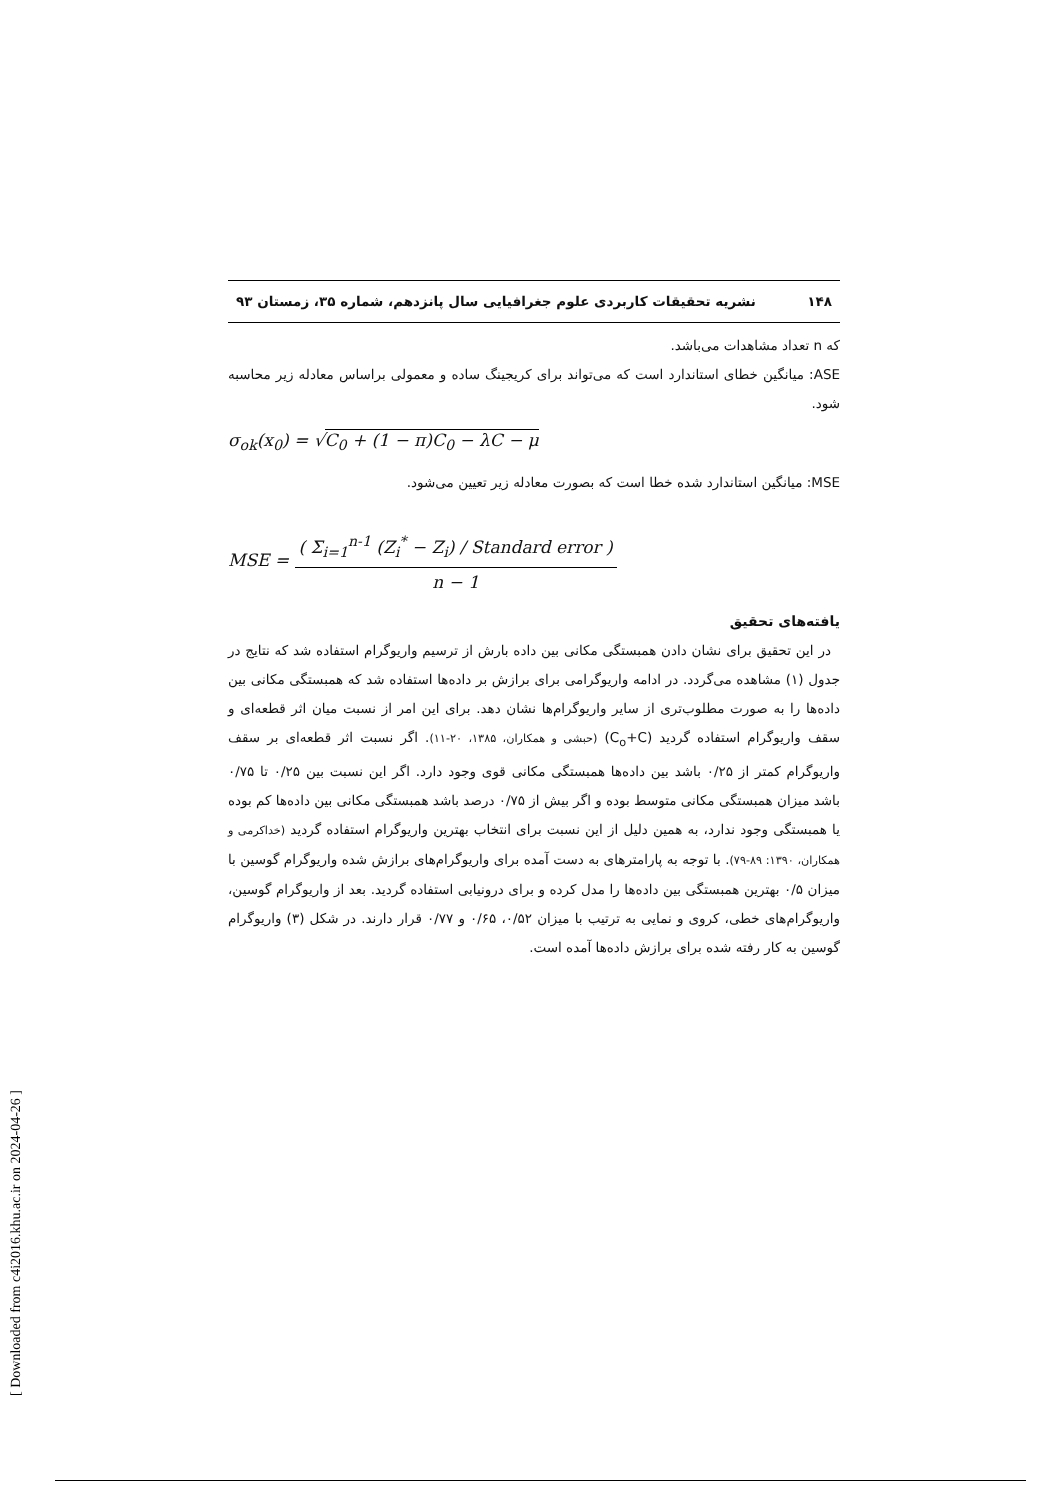۱۴۸ نشریه تحقیقات کاربردی علوم جغرافیایی سال پانزدهم، شماره ۳۵، زمستان ۹۳
که n تعداد مشاهدات می‌باشد.
ASE: میانگین خطای استاندارد است که می‌تواند برای کریجینگ ساده و معمولی براساس معادله زیر محاسبه شود.
σ<sub>ok</sub>(x<sub>0</sub>) = √C<sub>0</sub> + (1 − π)C<sub>0</sub> − λC − μ
MSE: میانگین استاندارد شده خطا است که بصورت معادله زیر تعیین می‌شود.
MSE = ( Σ<sub>i=1</sub><sup>n-1</sup> (Z<sub>i</sub><sup>*</sup> − Z<sub>i</sub>) / Standard error ) n − 1
یافته‌های تحقیق
در این تحقیق برای نشان دادن همبستگی مکانی بین داده بارش از ترسیم واریوگرام استفاده شد که نتایج در جدول (۱) مشاهده می‌گردد. در ادامه واریوگرامی برای برازش بر داده‌ها استفاده شد که همبستگی مکانی بین داده‌ها را به صورت مطلوب‌تری از سایر واریوگرام‌ها نشان دهد. برای این امر از نسبت میان اثر قطعه‌ای و سقف واریوگرام استفاده گردید (C<sub>o</sub>+C) (حبشی و همکاران، ۱۳۸۵، ۲۰-۱۱). اگر نسبت اثر قطعه‌ای بر سقف واریوگرام کمتر از ۰/۲۵ باشد بین داده‌ها همبستگی مکانی قوی وجود دارد. اگر این نسبت بین ۰/۲۵ تا ۰/۷۵ باشد میزان همبستگی مکانی متوسط بوده و اگر بیش از ۰/۷۵ درصد باشد همبستگی مکانی بین داده‌ها کم بوده یا همبستگی وجود ندارد، به همین دلیل از این نسبت برای انتخاب بهترین واریوگرام استفاده گردید (خداکرمی و همکاران، ۱۳۹۰: ۸۹-۷۹). با توجه به پارامترهای به دست آمده برای واریوگرام‌های برازش شده واریوگرام گوسین با میزان ۰/۵ بهترین همبستگی بین داده‌ها را مدل کرده و برای درونیابی استفاده گردید. بعد از واریوگرام گوسین، واریوگرام‌های خطی، کروی و نمایی به ترتیب با میزان ۰/۵۲، ۰/۶۵ و ۰/۷۷ قرار دارند. در شکل (۳) واریوگرام گوسین به کار رفته شده برای برازش داده‌ها آمده است.
[ Downloaded from c4i2016.khu.ac.ir on 2024-04-26 ]